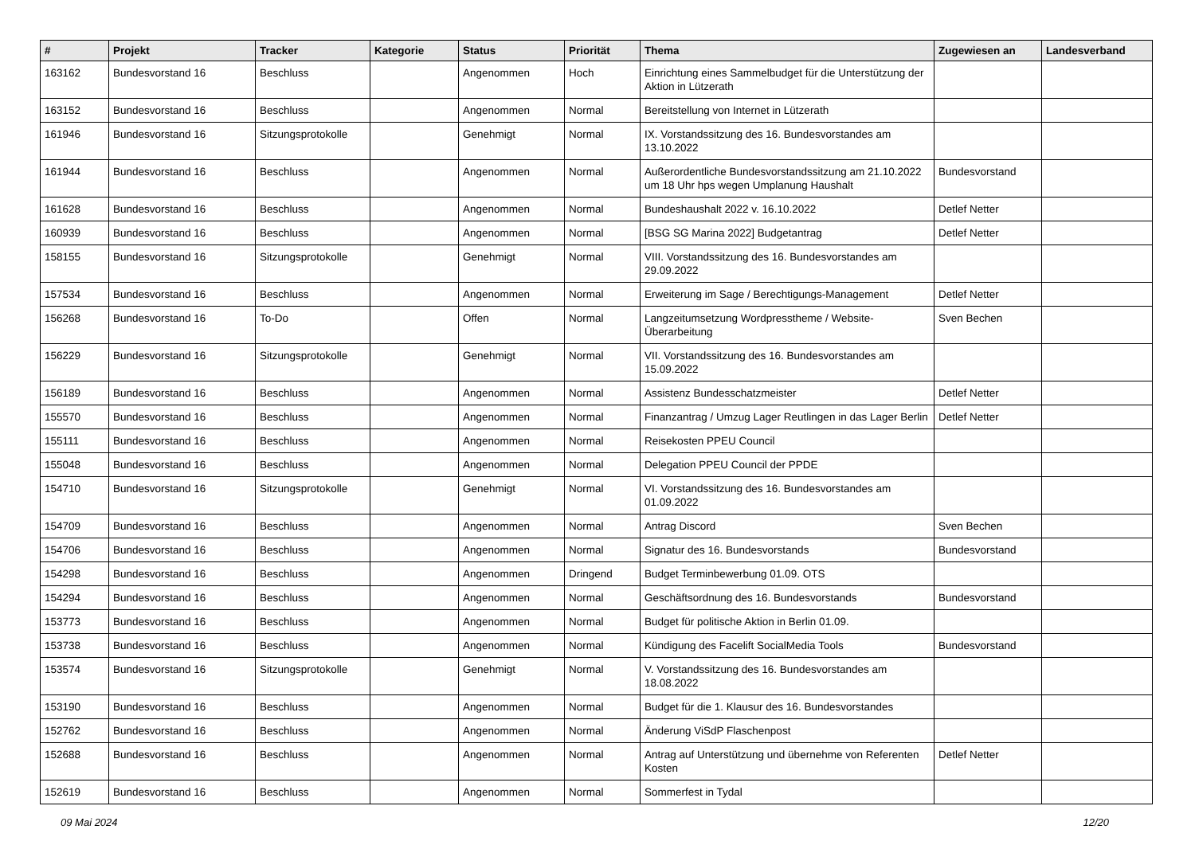| # | Projekt | Tracker | Kategorie | Status | Priorität | Thema | Zugewiesen an | Landesverband |
| --- | --- | --- | --- | --- | --- | --- | --- | --- |
| 163162 | Bundesvorstand 16 | Beschluss | | Angenommen | Hoch | Einrichtung eines Sammelbudget für die Unterstützung der Aktion in Lützerath | | |
| 163152 | Bundesvorstand 16 | Beschluss | | Angenommen | Normal | Bereitstellung von Internet in Lützerath | | |
| 161946 | Bundesvorstand 16 | Sitzungsprotokolle | | Genehmigt | Normal | IX. Vorstandssitzung des 16. Bundesvorstandes am 13.10.2022 | | |
| 161944 | Bundesvorstand 16 | Beschluss | | Angenommen | Normal | Außerordentliche Bundesvorstandssitzung am 21.10.2022 um 18 Uhr hps wegen Umplanung Haushalt | Bundesvorstand | |
| 161628 | Bundesvorstand 16 | Beschluss | | Angenommen | Normal | Bundeshaushalt 2022 v. 16.10.2022 | Detlef Netter | |
| 160939 | Bundesvorstand 16 | Beschluss | | Angenommen | Normal | [BSG SG Marina 2022] Budgetantrag | Detlef Netter | |
| 158155 | Bundesvorstand 16 | Sitzungsprotokolle | | Genehmigt | Normal | VIII. Vorstandssitzung des 16. Bundesvorstandes am 29.09.2022 | | |
| 157534 | Bundesvorstand 16 | Beschluss | | Angenommen | Normal | Erweiterung im Sage / Berechtigungs-Management | Detlef Netter | |
| 156268 | Bundesvorstand 16 | To-Do | | Offen | Normal | Langzeitumsetzung Wordpresstheme / Website-Überarbeitung | Sven Bechen | |
| 156229 | Bundesvorstand 16 | Sitzungsprotokolle | | Genehmigt | Normal | VII. Vorstandssitzung des 16. Bundesvorstandes am 15.09.2022 | | |
| 156189 | Bundesvorstand 16 | Beschluss | | Angenommen | Normal | Assistenz Bundesschatzmeister | Detlef Netter | |
| 155570 | Bundesvorstand 16 | Beschluss | | Angenommen | Normal | Finanzantrag / Umzug Lager Reutlingen in das Lager Berlin | Detlef Netter | |
| 155111 | Bundesvorstand 16 | Beschluss | | Angenommen | Normal | Reisekosten PPEU Council | | |
| 155048 | Bundesvorstand 16 | Beschluss | | Angenommen | Normal | Delegation PPEU Council der PPDE | | |
| 154710 | Bundesvorstand 16 | Sitzungsprotokolle | | Genehmigt | Normal | VI. Vorstandssitzung des 16. Bundesvorstandes am 01.09.2022 | | |
| 154709 | Bundesvorstand 16 | Beschluss | | Angenommen | Normal | Antrag Discord | Sven Bechen | |
| 154706 | Bundesvorstand 16 | Beschluss | | Angenommen | Normal | Signatur des 16. Bundesvorstands | Bundesvorstand | |
| 154298 | Bundesvorstand 16 | Beschluss | | Angenommen | Dringend | Budget Terminbewerbung 01.09. OTS | | |
| 154294 | Bundesvorstand 16 | Beschluss | | Angenommen | Normal | Geschäftsordnung des 16. Bundesvorstands | Bundesvorstand | |
| 153773 | Bundesvorstand 16 | Beschluss | | Angenommen | Normal | Budget für politische Aktion in Berlin 01.09. | | |
| 153738 | Bundesvorstand 16 | Beschluss | | Angenommen | Normal | Kündigung des Facelift SocialMedia Tools | Bundesvorstand | |
| 153574 | Bundesvorstand 16 | Sitzungsprotokolle | | Genehmigt | Normal | V. Vorstandssitzung des 16. Bundesvorstandes am 18.08.2022 | | |
| 153190 | Bundesvorstand 16 | Beschluss | | Angenommen | Normal | Budget für die 1. Klausur des 16. Bundesvorstandes | | |
| 152762 | Bundesvorstand 16 | Beschluss | | Angenommen | Normal | Änderung ViSdP Flaschenpost | | |
| 152688 | Bundesvorstand 16 | Beschluss | | Angenommen | Normal | Antrag auf Unterstützung und übernehme von Referenten Kosten | Detlef Netter | |
| 152619 | Bundesvorstand 16 | Beschluss | | Angenommen | Normal | Sommerfest in Tydal | | |
09 Mai 2024 12/20